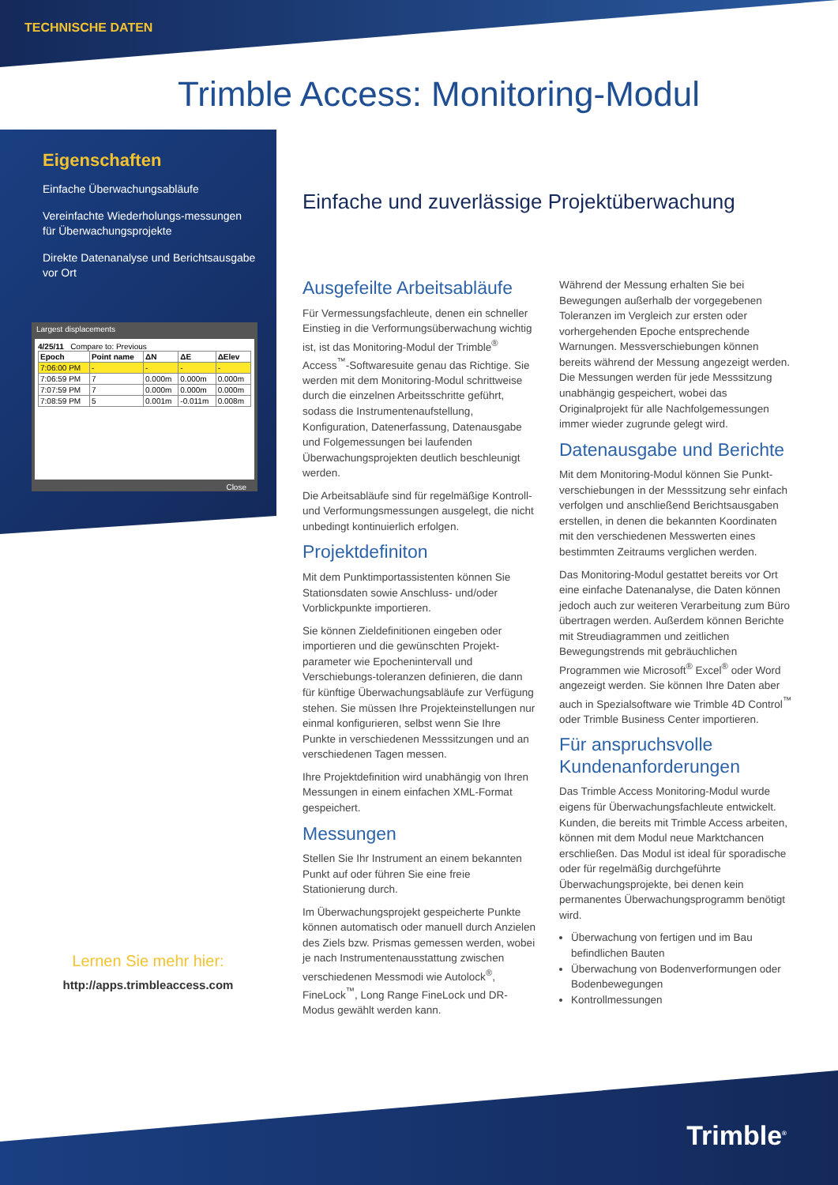TECHNISCHE DATEN
Trimble Access: Monitoring-Modul
Eigenschaften
Einfache Überwachungsabläufe
Vereinfachte Wiederholungs-messungen für Überwachungsprojekte
Direkte Datenanalyse und Berichtsausgabe vor Ort
Largest displacements
4/25/11 Compare to: Previous
| Epoch | Point name | ΔN | ΔE | ΔElev |
| --- | --- | --- | --- | --- |
| 7:06:00 PM | - | - | - | - |
| 7:06:59 PM | 7 | 0.000m | 0.000m | 0.000m |
| 7:07:59 PM | 7 | 0.000m | 0.000m | 0.000m |
| 7:08:59 PM | 5 | 0.001m | -0.011m | 0.008m |
Close
Lernen Sie mehr hier:
http://apps.trimbleaccess.com
Einfache und zuverlässige Projektüberwachung
Ausgefeilte Arbeitsabläufe
Für Vermessungsfachleute, denen ein schneller Einstieg in die Verformungsüberwachung wichtig ist, ist das Monitoring-Modul der Trimble<sup>®</sup> Access<sup>™</sup>-Softwaresuite genau das Richtige. Sie werden mit dem Monitoring-Modul schrittweise durch die einzelnen Arbeitsschritte geführt, sodass die Instrumentenaufstellung, Konfiguration, Datenerfassung, Datenausgabe und Folgemessungen bei laufenden Überwachungsprojekten deutlich beschleunigt werden.
Die Arbeitsabläufe sind für regelmäßige Kontroll- und Verformungsmessungen ausgelegt, die nicht unbedingt kontinuierlich erfolgen.
Projektdefiniton
Mit dem Punktimportassistenten können Sie Stationsdaten sowie Anschluss- und/oder Vorblickpunkte importieren.
Sie können Zieldefinitionen eingeben oder importieren und die gewünschten Projekt-parameter wie Epochenintervall und Verschiebungs-toleranzen definieren, die dann für künftige Überwachungsabläufe zur Verfügung stehen. Sie müssen Ihre Projekteinstellungen nur einmal konfigurieren, selbst wenn Sie Ihre Punkte in verschiedenen Messsitzungen und an verschiedenen Tagen messen.
Ihre Projektdefinition wird unabhängig von Ihren Messungen in einem einfachen XML-Format gespeichert.
Messungen
Stellen Sie Ihr Instrument an einem bekannten Punkt auf oder führen Sie eine freie Stationierung durch.
Im Überwachungsprojekt gespeicherte Punkte können automatisch oder manuell durch Anzielen des Ziels bzw. Prismas gemessen werden, wobei je nach Instrumentenausstattung zwischen verschiedenen Messmodi wie Autolock<sup>®</sup>, FineLock<sup>™</sup>, Long Range FineLock und DR-Modus gewählt werden kann.
Während der Messung erhalten Sie bei Bewegungen außerhalb der vorgegebenen Toleranzen im Vergleich zur ersten oder vorhergehenden Epoche entsprechende Warnungen. Messverschiebungen können bereits während der Messung angezeigt werden. Die Messungen werden für jede Messsitzung unabhängig gespeichert, wobei das Originalprojekt für alle Nachfolgemessungen immer wieder zugrunde gelegt wird.
Datenausgabe und Berichte
Mit dem Monitoring-Modul können Sie Punkt-verschiebungen in der Messsitzung sehr einfach verfolgen und anschließend Berichtsausgaben erstellen, in denen die bekannten Koordinaten mit den verschiedenen Messwerten eines bestimmten Zeitraums verglichen werden.
Das Monitoring-Modul gestattet bereits vor Ort eine einfache Datenanalyse, die Daten können jedoch auch zur weiteren Verarbeitung zum Büro übertragen werden. Außerdem können Berichte mit Streudiagrammen und zeitlichen Bewegungstrends mit gebräuchlichen Programmen wie Microsoft<sup>®</sup> Excel<sup>®</sup> oder Word angezeigt werden. Sie können Ihre Daten aber auch in Spezialsoftware wie Trimble 4D Control<sup>™</sup> oder Trimble Business Center importieren.
Für anspruchsvolle Kundenanforderungen
Das Trimble Access Monitoring-Modul wurde eigens für Überwachungsfachleute entwickelt. Kunden, die bereits mit Trimble Access arbeiten, können mit dem Modul neue Marktchancen erschließen. Das Modul ist ideal für sporadische oder für regelmäßig durchgeführte Überwachungsprojekte, bei denen kein permanentes Überwachungsprogramm benötigt wird.
Überwachung von fertigen und im Bau befindlichen Bauten
Überwachung von Bodenverformungen oder Bodenbewegungen
Kontrollmessungen
Trimble<sup>®</sup>